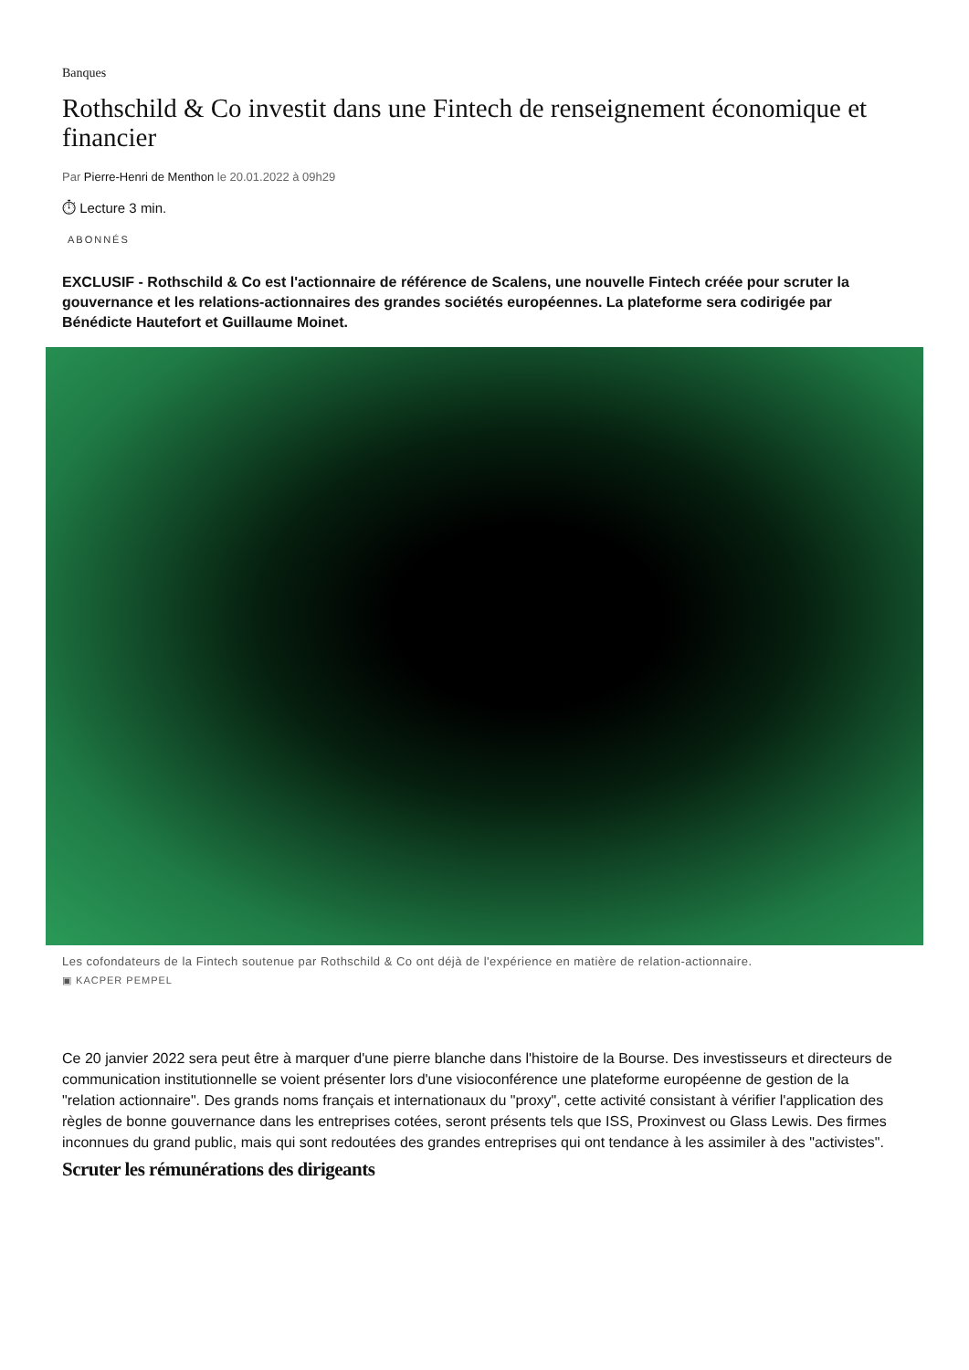Banques
Rothschild & Co investit dans une Fintech de renseignement économique et financier
Par Pierre-Henri de Menthon le 20.01.2022 à 09h29
⏱ Lecture 3 min.
ABONNÉS
EXCLUSIF - Rothschild & Co est l'actionnaire de référence de Scalens, une nouvelle Fintech créée pour scruter la gouvernance et les relations-actionnaires des grandes sociétés européennes. La plateforme sera codirigée par Bénédicte Hautefort et Guillaume Moinet.
Les cofondateurs de la Fintech soutenue par Rothschild & Co ont déjà de l'expérience en matière de relation-actionnaire.
▣ KACPER PEMPEL
Ce 20 janvier 2022 sera peut être à marquer d'une pierre blanche dans l'histoire de la Bourse. Des investisseurs et directeurs de communication institutionnelle se voient présenter lors d'une visioconférence une plateforme européenne de gestion de la "relation actionnaire". Des grands noms français et internationaux du "proxy", cette activité consistant à vérifier l'application des règles de bonne gouvernance dans les entreprises cotées, seront présents tels que ISS, Proxinvest ou Glass Lewis. Des firmes inconnues du grand public, mais qui sont redoutées des grandes entreprises qui ont tendance à les assimiler à des "activistes".
Scruter les rémunérations des dirigeants